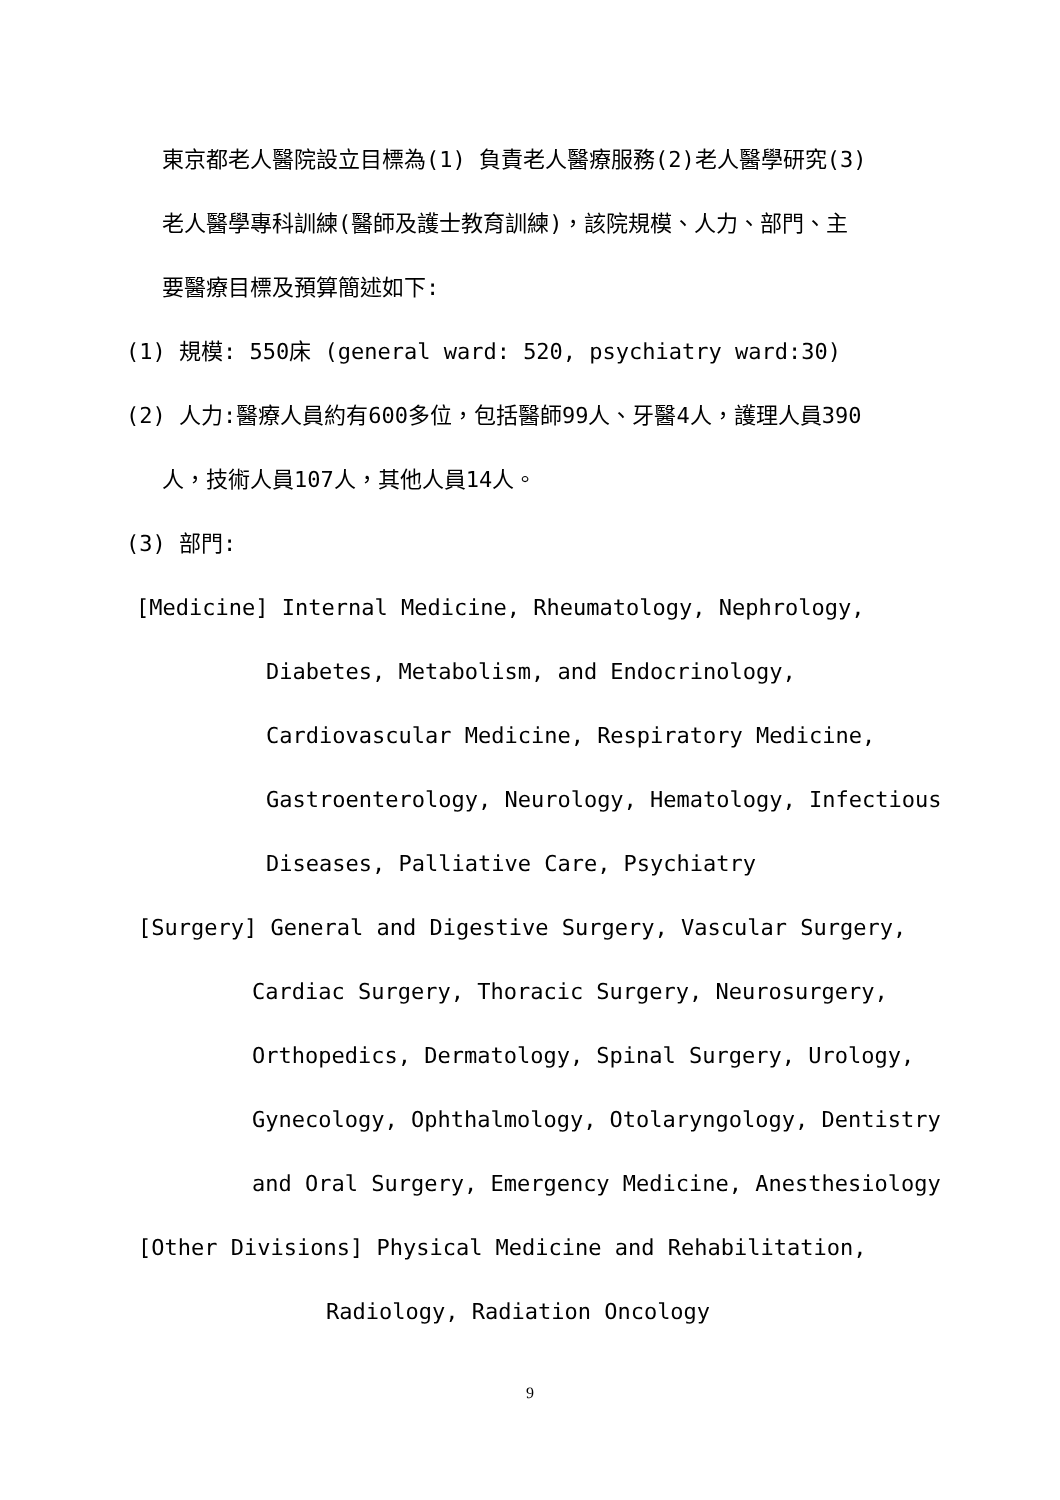東京都老人醫院設立目標為(1) 負責老人醫療服務(2)老人醫學研究(3)
老人醫學專科訓練(醫師及護士教育訓練)，該院規模、人力、部門、主
要醫療目標及預算簡述如下:
(1) 規模: 550床 (general ward: 520, psychiatry ward:30)
(2) 人力:醫療人員約有600多位，包括醫師99人、牙醫4人，護理人員390
人，技術人員107人，其他人員14人。
(3) 部門:
[Medicine] Internal Medicine, Rheumatology, Nephrology,
Diabetes, Metabolism, and Endocrinology,
Cardiovascular Medicine, Respiratory Medicine,
Gastroenterology, Neurology, Hematology, Infectious
Diseases, Palliative Care, Psychiatry
[Surgery] General and Digestive Surgery, Vascular Surgery,
Cardiac Surgery, Thoracic Surgery, Neurosurgery,
Orthopedics, Dermatology, Spinal Surgery, Urology,
Gynecology, Ophthalmology, Otolaryngology, Dentistry
and Oral Surgery, Emergency Medicine, Anesthesiology
[Other Divisions] Physical Medicine and Rehabilitation,
Radiology, Radiation Oncology
9